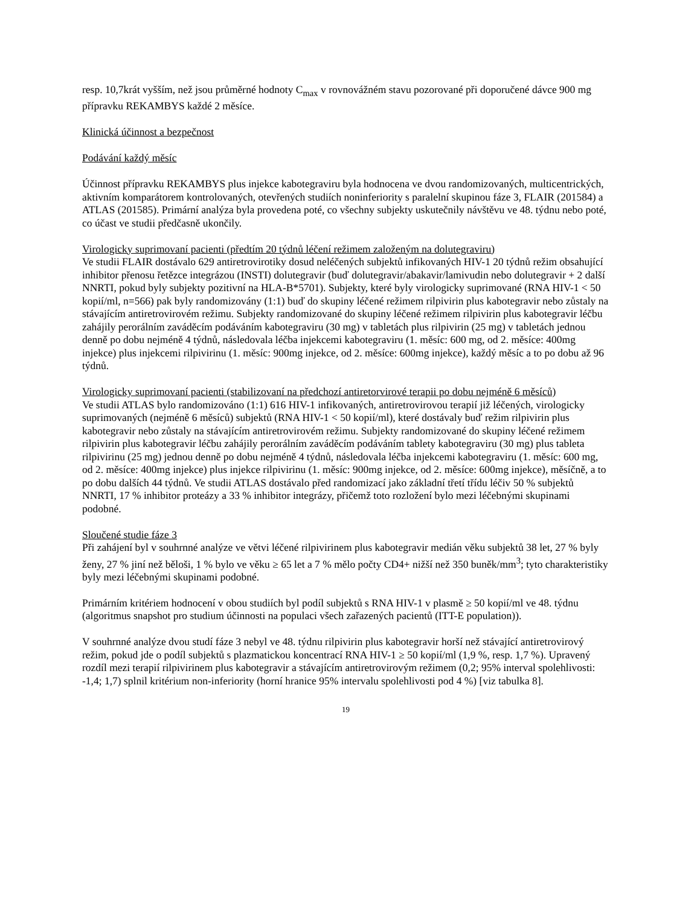resp. 10,7krát vyšším, než jsou průměrné hodnoty C<sub>max</sub> v rovnovážném stavu pozorované při doporučené dávce 900 mg přípravku REKAMBYS každé 2 měsíce.
Klinická účinnost a bezpečnost
Podávání každý měsíc
Účinnost přípravku REKAMBYS plus injekce kabotegraviru byla hodnocena ve dvou randomizovaných, multicentrických, aktivním komparátorem kontrolovaných, otevřených studiích noninferiority s paralelní skupinou fáze 3, FLAIR (201584) a ATLAS (201585). Primární analýza byla provedena poté, co všechny subjekty uskutečnily návštěvu ve 48. týdnu nebo poté, co účast ve studii předčasně ukončily.
Virologicky suprimovaní pacienti (předtím 20 týdnů léčení režimem založeným na dolutegraviru)
Ve studii FLAIR dostávalo 629 antiretrovirotiky dosud neléčených subjektů infikovaných HIV-1 20 týdnů režim obsahující inhibitor přenosu řetězce integrázou (INSTI) dolutegravir (buď dolutegravir/abakavir/lamivudin nebo dolutegravir + 2 další NNRTI, pokud byly subjekty pozitivní na HLA-B*5701). Subjekty, které byly virologicky suprimované (RNA HIV-1 < 50 kopií/ml, n=566) pak byly randomizovány (1:1) buď do skupiny léčené režimem rilpivirin plus kabotegravir nebo zůstaly na stávajícím antiretrovirovém režimu. Subjekty randomizované do skupiny léčené režimem rilpivirin plus kabotegravir léčbu zahájily perorálním zaváděcím podáváním kabotegraviru (30 mg) v tabletách plus rilpivirin (25 mg) v tabletách jednou denně po dobu nejméně 4 týdnů, následovala léčba injekcemi kabotegraviru (1. měsíc: 600 mg, od 2. měsíce: 400mg injekce) plus injekcemi rilpivirinu (1. měsíc: 900mg injekce, od 2. měsíce: 600mg injekce), každý měsíc a to po dobu až 96 týdnů.
Virologicky suprimovaní pacienti (stabilizovaní na předchozí antiretorvirové terapii po dobu nejméně 6 měsíců)
Ve studii ATLAS bylo randomizováno (1:1) 616 HIV-1 infikovaných, antiretrovirovou terapií již léčených, virologicky suprimovaných (nejméně 6 měsíců) subjektů (RNA HIV-1 < 50 kopií/ml), které dostávaly buď režim rilpivirin plus kabotegravir nebo zůstaly na stávajícím antiretrovirovém režimu. Subjekty randomizované do skupiny léčené režimem rilpivirin plus kabotegravir léčbu zahájily perorálním zaváděcím podáváním tablety kabotegraviru (30 mg) plus tableta rilpivirinu (25 mg) jednou denně po dobu nejméně 4 týdnů, následovala léčba injekcemi kabotegraviru (1. měsíc: 600 mg, od 2. měsíce: 400mg injekce) plus injekce rilpivirinu (1. měsíc: 900mg injekce, od 2. měsíce: 600mg injekce), měsíčně, a to po dobu dalších 44 týdnů. Ve studii ATLAS dostávalo před randomizací jako základní třetí třídu léčiv 50 % subjektů NNRTI, 17 % inhibitor proteázy a 33 % inhibitor integrázy, přičemž toto rozložení bylo mezi léčebnými skupinami podobné.
Sloučené studie fáze 3
Při zahájení byl v souhrnné analýze ve větvi léčené rilpivirinem plus kabotegravir medián věku subjektů 38 let, 27 % byly ženy, 27 % jiní než běloši, 1 % bylo ve věku ≥ 65 let a 7 % mělo počty CD4+ nižší než 350 buněk/mm<sup>3</sup>; tyto charakteristiky byly mezi léčebnými skupinami podobné.
Primárním kritériem hodnocení v obou studiích byl podíl subjektů s RNA HIV-1 v plasmě ≥ 50 kopií/ml ve 48. týdnu (algoritmus snapshot pro studium účinnosti na populaci všech zařazených pacientů (ITT-E population)).
V souhrnné analýze dvou studí fáze 3 nebyl ve 48. týdnu rilpivirin plus kabotegravir horší než stávající antiretrovirový režim, pokud jde o podíl subjektů s plazmatickou koncentrací RNA HIV-1 ≥ 50 kopií/ml (1,9 %, resp. 1,7 %). Upravený rozdíl mezi terapií rilpivirinem plus kabotegravir a stávajícím antiretrovirovým režimem (0,2; 95% interval spolehlivosti: -1,4; 1,7) splnil kritérium non-inferiority (horní hranice 95% intervalu spolehlivosti pod 4 %) [viz tabulka 8].
19